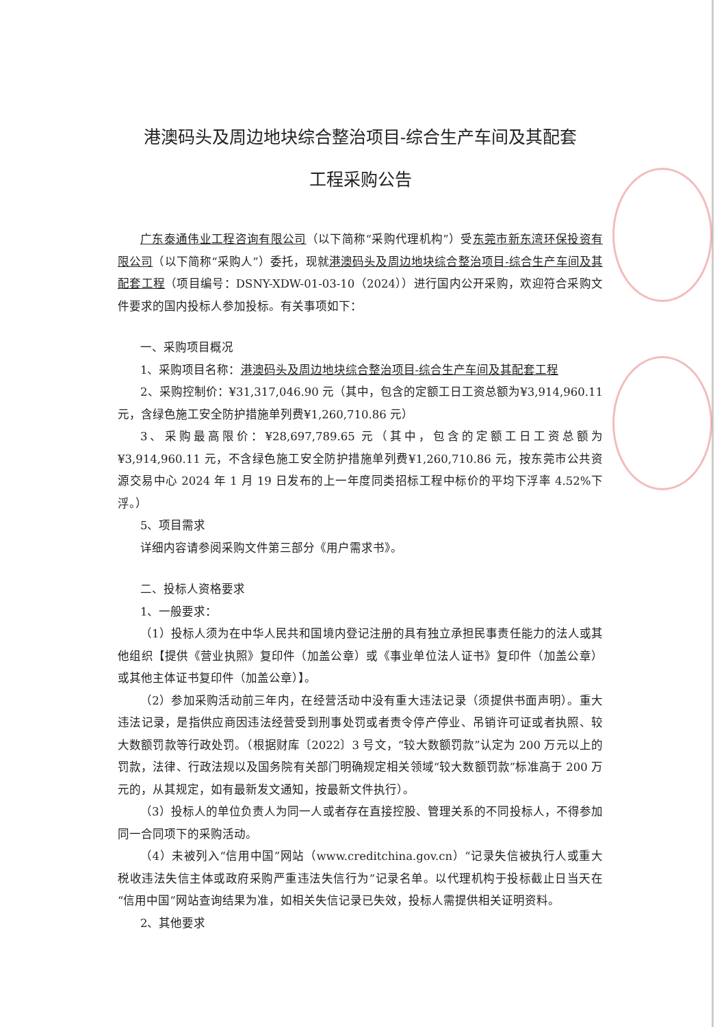港澳码头及周边地块综合整治项目-综合生产车间及其配套
工程采购公告
广东泰通伟业工程咨询有限公司（以下简称“采购代理机构”）受东莞市新东湾环保投资有限公司（以下简称“采购人”）委托，现就港澳码头及周边地块综合整治项目-综合生产车间及其配套工程（项目编号：DSNY-XDW-01-03-10（2024））进行国内公开采购，欢迎符合采购文件要求的国内投标人参加投标。有关事项如下：
一、采购项目概况
1、采购项目名称：港澳码头及周边地块综合整治项目-综合生产车间及其配套工程
2、采购控制价：¥31,317,046.90 元（其中，包含的定额工日工资总额为¥3,914,960.11 元，含绿色施工安全防护措施单列费¥1,260,710.86 元）
3、采购最高限价：¥28,697,789.65 元（其中，包含的定额工日工资总额为¥3,914,960.11 元，不含绿色施工安全防护措施单列费¥1,260,710.86 元，按东莞市公共资源交易中心 2024 年 1 月 19 日发布的上一年度同类招标工程中标价的平均下浮率 4.52%下浮。）
5、项目需求
详细内容请参阅采购文件第三部分《用户需求书》。
二、投标人资格要求
1、一般要求：
（1）投标人须为在中华人民共和国境内登记注册的具有独立承担民事责任能力的法人或其他组织【提供《营业执照》复印件（加盖公章）或《事业单位法人证书》复印件（加盖公章）或其他主体证书复印件（加盖公章）】。
（2）参加采购活动前三年内，在经营活动中没有重大违法记录（须提供书面声明）。重大违法记录，是指供应商因违法经营受到刑事处罚或者责令停产停业、吊销许可证或者执照、较大数额罚款等行政处罚。（根据财库〔2022〕3 号文，“较大数额罚款”认定为 200 万元以上的罚款，法律、行政法规以及国务院有关部门明确规定相关领域“较大数额罚款”标准高于 200 万元的，从其规定，如有最新发文通知，按最新文件执行）。
（3）投标人的单位负责人为同一人或者存在直接控股、管理关系的不同投标人，不得参加同一合同项下的采购活动。
（4）未被列入“信用中国”网站（www.creditchina.gov.cn）“记录失信被执行人或重大税收违法失信主体或政府采购严重违法失信行为”记录名单。以代理机构于投标截止日当天在“信用中国”网站查询结果为准，如相关失信记录已失效，投标人需提供相关证明资料。
2、其他要求